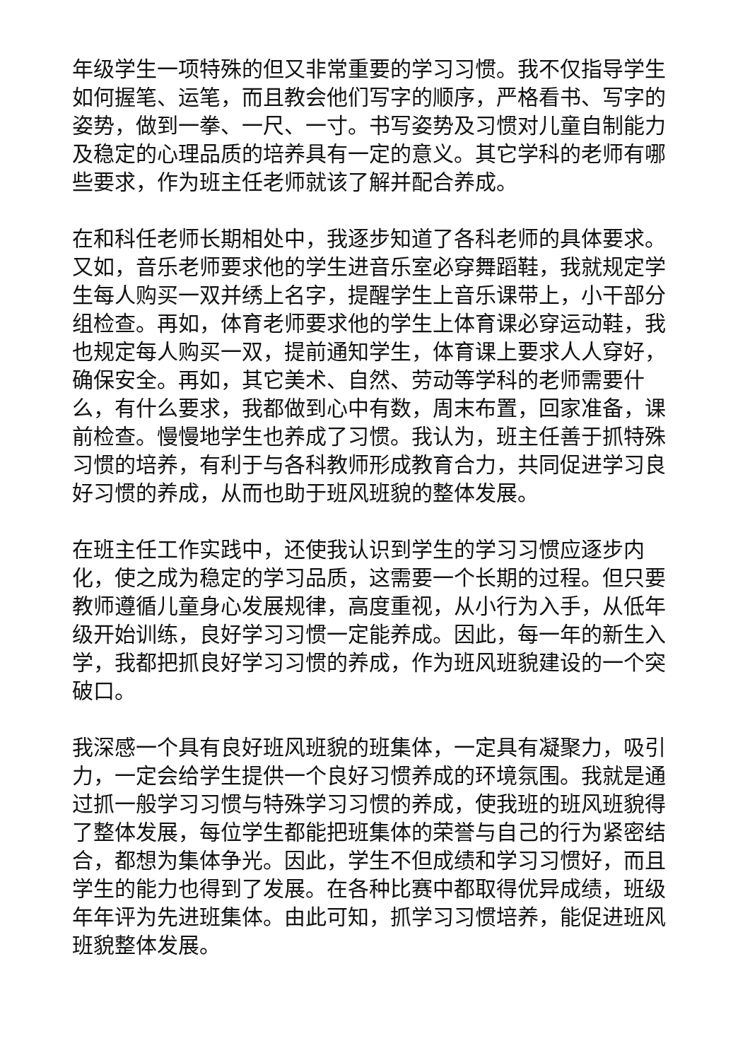年级学生一项特殊的但又非常重要的学习习惯。我不仅指导学生如何握笔、运笔，而且教会他们写字的顺序，严格看书、写字的姿势，做到一拳、一尺、一寸。书写姿势及习惯对儿童自制能力及稳定的心理品质的培养具有一定的意义。其它学科的老师有哪些要求，作为班主任老师就该了解并配合养成。
在和科任老师长期相处中，我逐步知道了各科老师的具体要求。又如，音乐老师要求他的学生进音乐室必穿舞蹈鞋，我就规定学生每人购买一双并绣上名字，提醒学生上音乐课带上，小干部分组检查。再如，体育老师要求他的学生上体育课必穿运动鞋，我也规定每人购买一双，提前通知学生，体育课上要求人人穿好，确保安全。再如，其它美术、自然、劳动等学科的老师需要什么，有什么要求，我都做到心中有数，周末布置，回家准备，课前检查。慢慢地学生也养成了习惯。我认为，班主任善于抓特殊习惯的培养，有利于与各科教师形成教育合力，共同促进学习良好习惯的养成，从而也助于班风班貌的整体发展。
在班主任工作实践中，还使我认识到学生的学习习惯应逐步内化，使之成为稳定的学习品质，这需要一个长期的过程。但只要教师遵循儿童身心发展规律，高度重视，从小行为入手，从低年级开始训练，良好学习习惯一定能养成。因此，每一年的新生入学，我都把抓良好学习习惯的养成，作为班风班貌建设的一个突破口。
我深感一个具有良好班风班貌的班集体，一定具有凝聚力，吸引力，一定会给学生提供一个良好习惯养成的环境氛围。我就是通过抓一般学习习惯与特殊学习习惯的养成，使我班的班风班貌得了整体发展，每位学生都能把班集体的荣誉与自己的行为紧密结合，都想为集体争光。因此，学生不但成绩和学习习惯好，而且学生的能力也得到了发展。在各种比赛中都取得优异成绩，班级年年评为先进班集体。由此可知，抓学习习惯培养，能促进班风班貌整体发展。